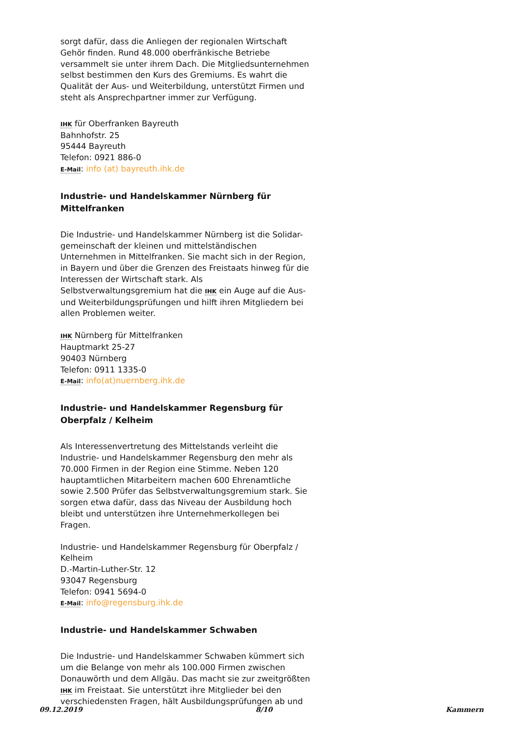sorgt dafür, dass die Anliegen der regionalen Wirtschaft Gehör finden. Rund 48.000 oberfränkische Betriebe versammelt sie unter ihrem Dach. Die Mitgliedsunternehmen selbst bestimmen den Kurs des Gremiums. Es wahrt die Qualität der Aus- und Weiterbildung, unterstützt Firmen und steht als Ansprechpartner immer zur Verfügung.
IHK für Oberfranken Bayreuth
Bahnhofstr. 25
95444 Bayreuth
Telefon: 0921 886-0
E-Mail: info (at) bayreuth.ihk.de
Industrie- und Handelskammer Nürnberg für Mittelfranken
Die Industrie- und Handelskammer Nürnberg ist die Solidar-gemeinschaft der kleinen und mittelständischen Unternehmen in Mittelfranken. Sie macht sich in der Region, in Bayern und über die Grenzen des Freistaats hinweg für die Interessen der Wirtschaft stark. Als Selbstverwaltungsgremium hat die IHK ein Auge auf die Aus- und Weiterbildungsprüfungen und hilft ihren Mitgliedern bei allen Problemen weiter.
IHK Nürnberg für Mittelfranken
Hauptmarkt 25-27
90403 Nürnberg
Telefon: 0911 1335-0
E-Mail: info(at)nuernberg.ihk.de
Industrie- und Handelskammer Regensburg für Oberpfalz / Kelheim
Als Interessenvertretung des Mittelstands verleiht die Industrie- und Handelskammer Regensburg den mehr als 70.000 Firmen in der Region eine Stimme. Neben 120 hauptamtlichen Mitarbeitern machen 600 Ehrenamtliche sowie 2.500 Prüfer das Selbstverwaltungsgremium stark. Sie sorgen etwa dafür, dass das Niveau der Ausbildung hoch bleibt und unterstützen ihre Unternehmerkollegen bei Fragen.
Industrie- und Handelskammer Regensburg für Oberpfalz / Kelheim
D.-Martin-Luther-Str. 12
93047 Regensburg
Telefon: 0941 5694-0
E-Mail: info@regensburg.ihk.de
Industrie- und Handelskammer Schwaben
Die Industrie- und Handelskammer Schwaben kümmert sich um die Belange von mehr als 100.000 Firmen zwischen Donauwörth und dem Allgäu. Das macht sie zur zweitgrößten IHK im Freistaat. Sie unterstützt ihre Mitglieder bei den verschiedensten Fragen, hält Ausbildungsprüfungen ab und
09.12.2019 8/10 Kammern